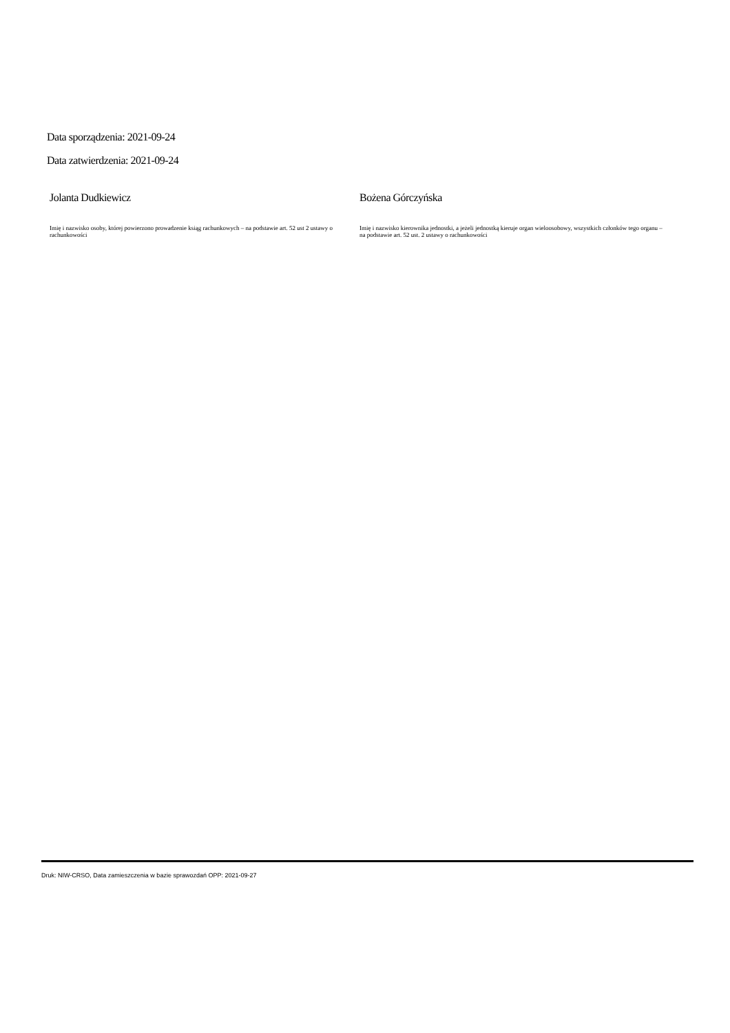Data sporządzenia: 2021-09-24
Data zatwierdzenia: 2021-09-24
Jolanta Dudkiewicz
Imię i nazwisko osoby, której powierzono prowadzenie ksiąg rachunkowych – na podstawie art. 52 ust 2 ustawy o rachunkowości
Bożena Górczyńska
Imię i nazwisko kierownika jednostki, a jeżeli jednostką kieruje organ wieloosobowy, wszystkich członków tego organu – na podstawie art. 52 ust. 2 ustawy o rachunkowości
Druk: NIW-CRSO, Data zamieszczenia w bazie sprawozdań OPP: 2021-09-27